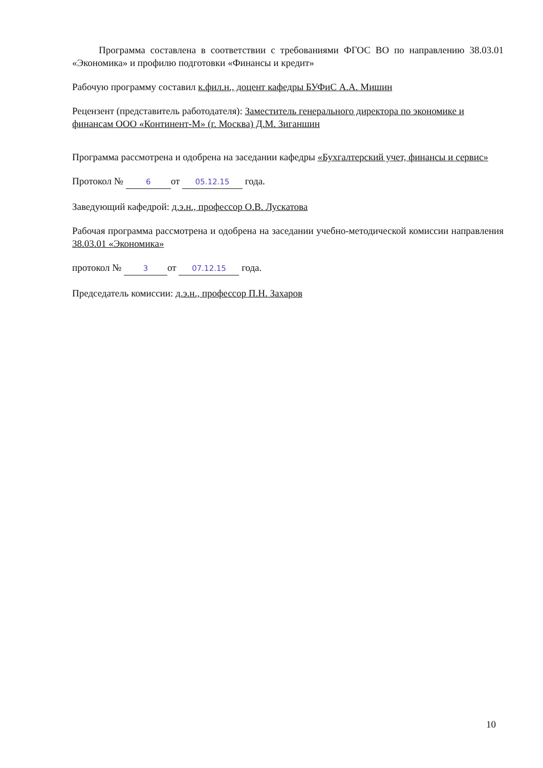Программа составлена в соответствии с требованиями ФГОС ВО по направлению 38.03.01 «Экономика» и профилю подготовки «Финансы и кредит»
Рабочую программу составил к.фил.н., доцент кафедры БУФиС А.А. Мишин
Рецензент (представитель работодателя): Заместитель генерального директора по экономике и финансам ООО «Континент-М» (г. Москва) Д.М. Зиганшин
Программа рассмотрена и одобрена на заседании кафедры «Бухгалтерский учет, финансы и сервис»
Протокол № 6 от 05.12.15 года.
Заведующий кафедрой: д.э.н., профессор О.В. Лускатова
Рабочая программа рассмотрена и одобрена на заседании учебно-методической комиссии направления 38.03.01 «Экономика»
протокол № 3 от 07.12.15 года.
Председатель комиссии: д.э.н., профессор П.Н. Захаров
10